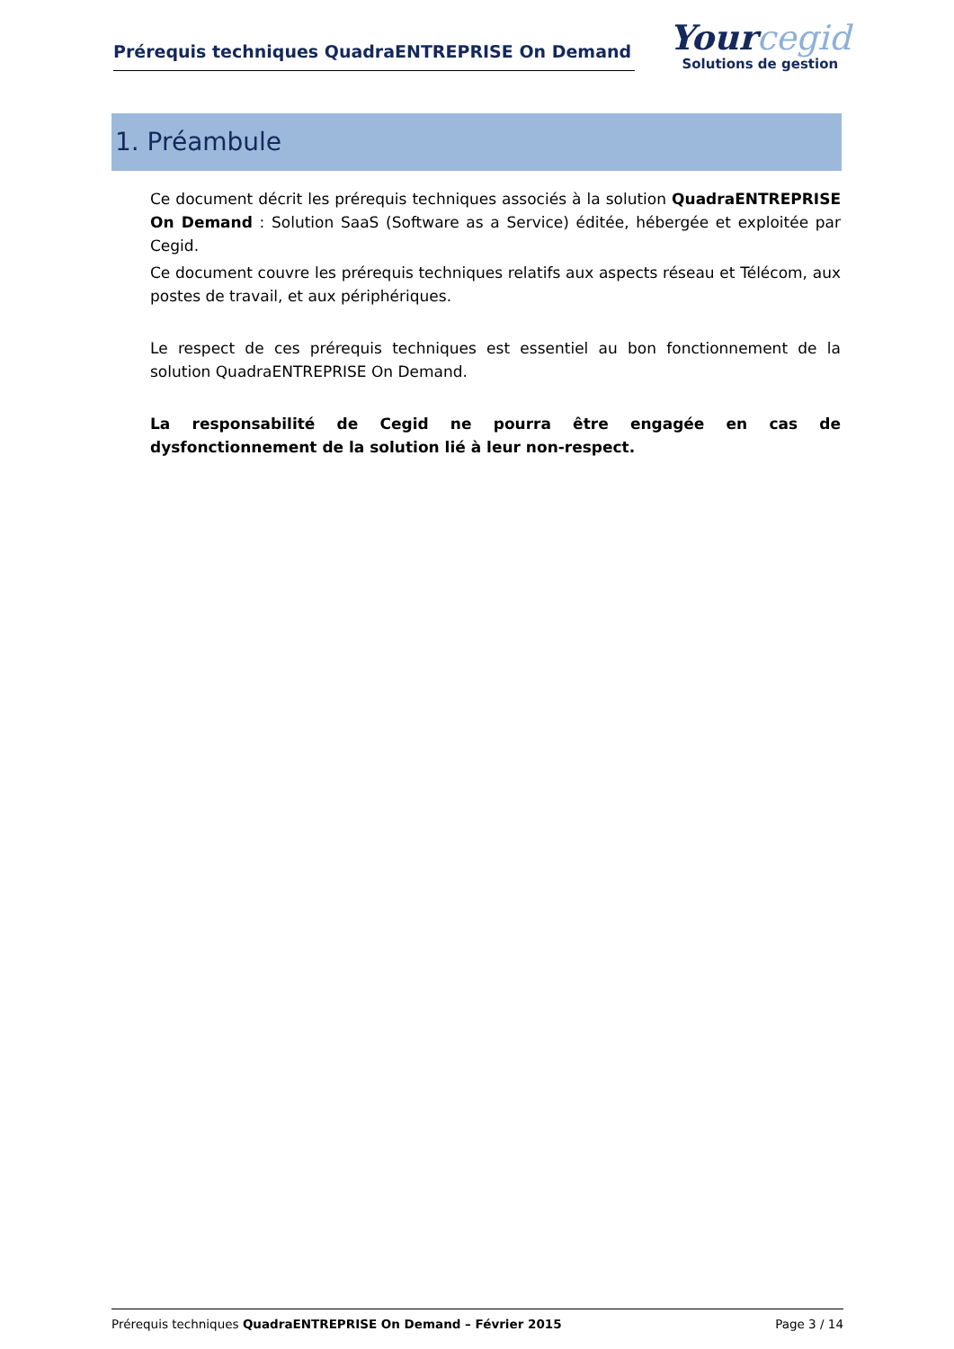Prérequis techniques QuadraENTREPRISE On Demand
Yourcegid
Solutions de gestion
1. Préambule
Ce document décrit les prérequis techniques associés à la solution QuadraENTREPRISE On Demand : Solution SaaS (Software as a Service) éditée, hébergée et exploitée par Cegid.
Ce document couvre les prérequis techniques relatifs aux aspects réseau et Télécom, aux postes de travail, et aux périphériques.
Le respect de ces prérequis techniques est essentiel au bon fonctionnement de la solution QuadraENTREPRISE On Demand.
La responsabilité de Cegid ne pourra être engagée en cas de dysfonctionnement de la solution lié à leur non-respect.
Prérequis techniques QuadraENTREPRISE On Demand – Février 2015
Page 3 / 14